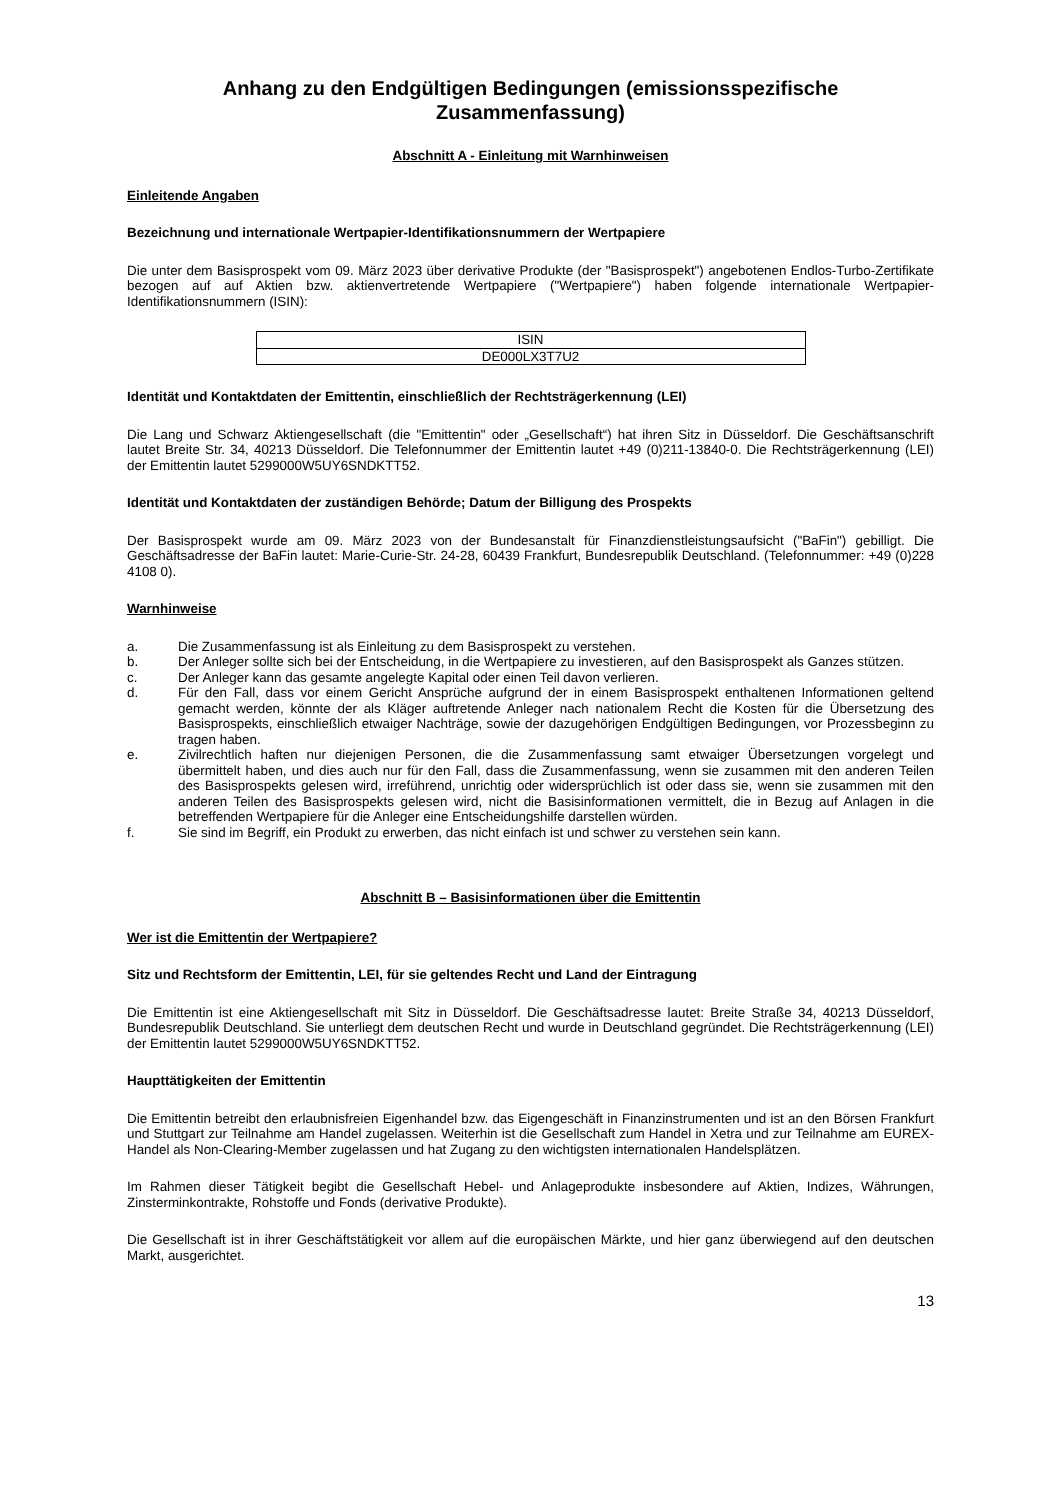Anhang zu den Endgültigen Bedingungen (emissionsspezifische Zusammenfassung)
Abschnitt A - Einleitung mit Warnhinweisen
Einleitende Angaben
Bezeichnung und internationale Wertpapier-Identifikationsnummern der Wertpapiere
Die unter dem Basisprospekt vom 09. März 2023 über derivative Produkte (der "Basisprospekt") angebotenen Endlos-Turbo-Zertifikate bezogen auf auf Aktien bzw. aktienvertretende Wertpapiere ("Wertpapiere") haben folgende internationale Wertpapier-Identifikationsnummern (ISIN):
| ISIN |
| DE000LX3T7U2 |
Identität und Kontaktdaten der Emittentin, einschließlich der Rechtsträgerkennung (LEI)
Die Lang und Schwarz Aktiengesellschaft (die "Emittentin" oder „Gesellschaft“) hat ihren Sitz in Düsseldorf. Die Geschäftsanschrift lautet Breite Str. 34, 40213 Düsseldorf. Die Telefonnummer der Emittentin lautet +49 (0)211-13840-0. Die Rechtsträgerkennung (LEI) der Emittentin lautet 5299000W5UY6SNDKTT52.
Identität und Kontaktdaten der zuständigen Behörde; Datum der Billigung des Prospekts
Der Basisprospekt wurde am 09. März 2023 von der Bundesanstalt für Finanzdienstleistungsaufsicht ("BaFin") gebilligt. Die Geschäftsadresse der BaFin lautet: Marie-Curie-Str. 24-28, 60439 Frankfurt, Bundesrepublik Deutschland. (Telefonnummer: +49 (0)228 4108 0).
Warnhinweise
a. Die Zusammenfassung ist als Einleitung zu dem Basisprospekt zu verstehen.
b. Der Anleger sollte sich bei der Entscheidung, in die Wertpapiere zu investieren, auf den Basisprospekt als Ganzes stützen.
c. Der Anleger kann das gesamte angelegte Kapital oder einen Teil davon verlieren.
d. Für den Fall, dass vor einem Gericht Ansprüche aufgrund der in einem Basisprospekt enthaltenen Informationen geltend gemacht werden, könnte der als Kläger auftretende Anleger nach nationalem Recht die Kosten für die Übersetzung des Basisprospekts, einschließlich etwaiger Nachträge, sowie der dazugehörigen Endgültigen Bedingungen, vor Prozessbeginn zu tragen haben.
e. Zivilrechtlich haften nur diejenigen Personen, die die Zusammenfassung samt etwaiger Übersetzungen vorgelegt und übermittelt haben, und dies auch nur für den Fall, dass die Zusammenfassung, wenn sie zusammen mit den anderen Teilen des Basisprospekts gelesen wird, irreführend, unrichtig oder widersprüchlich ist oder dass sie, wenn sie zusammen mit den anderen Teilen des Basisprospekts gelesen wird, nicht die Basisinformationen vermittelt, die in Bezug auf Anlagen in die betreffenden Wertpapiere für die Anleger eine Entscheidungshilfe darstellen würden.
f. Sie sind im Begriff, ein Produkt zu erwerben, das nicht einfach ist und schwer zu verstehen sein kann.
Abschnitt B – Basisinformationen über die Emittentin
Wer ist die Emittentin der Wertpapiere?
Sitz und Rechtsform der Emittentin, LEI, für sie geltendes Recht und Land der Eintragung
Die Emittentin ist eine Aktiengesellschaft mit Sitz in Düsseldorf. Die Geschäftsadresse lautet: Breite Straße 34, 40213 Düsseldorf, Bundesrepublik Deutschland. Sie unterliegt dem deutschen Recht und wurde in Deutschland gegründet. Die Rechtsträgerkennung (LEI) der Emittentin lautet 5299000W5UY6SNDKTT52.
Haupttätigkeiten der Emittentin
Die Emittentin betreibt den erlaubnisfreien Eigenhandel bzw. das Eigengeschäft in Finanzinstrumenten und ist an den Börsen Frankfurt und Stuttgart zur Teilnahme am Handel zugelassen. Weiterhin ist die Gesellschaft zum Handel in Xetra und zur Teilnahme am EUREX-Handel als Non-Clearing-Member zugelassen und hat Zugang zu den wichtigsten internationalen Handelsplätzen.
Im Rahmen dieser Tätigkeit begibt die Gesellschaft Hebel- und Anlageprodukte insbesondere auf Aktien, Indizes, Währungen, Zinsterminkontrakte, Rohstoffe und Fonds (derivative Produkte).
Die Gesellschaft ist in ihrer Geschäftstätigkeit vor allem auf die europäischen Märkte, und hier ganz überwiegend auf den deutschen Markt, ausgerichtet.
13